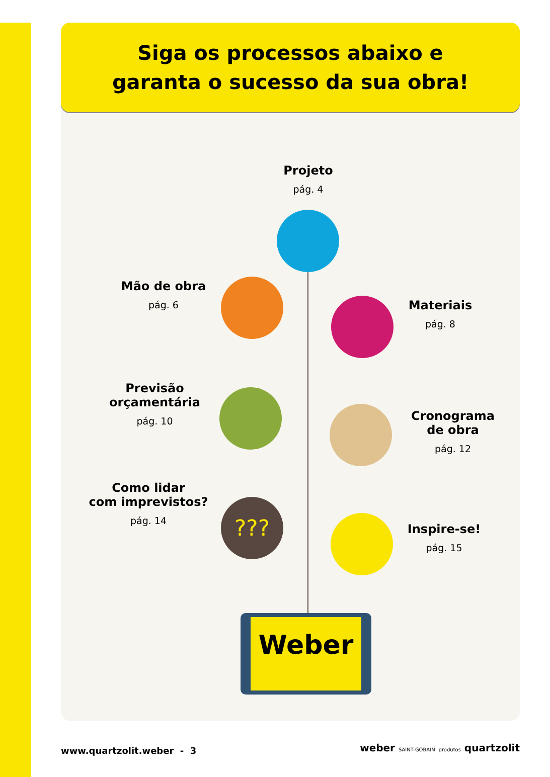Siga os processos abaixo e
garanta o sucesso da sua obra!
Projeto
pág. 4
Mão de obra
pág. 6
Materiais
pág. 8
Previsão
orçamentária
pág. 10
Cronograma
de obra
pág. 12
Como lidar
com imprevistos?
pág. 14
???
Inspire-se!
pág. 15
Weber
www.quartzolit.weber - 3
weber SAINT-GOBAIN produtos quartzolit